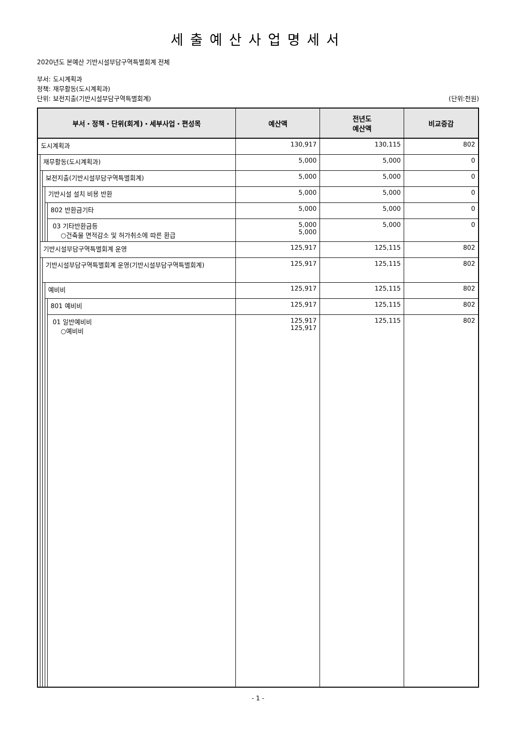세출예산사업명세서
2020년도 본예산 기반시설부담구역특별회계 전체
부서: 도시계획과
정책: 재무활동(도시계획과)
단위: 보전지출(기반시설부담구역특별회계)
(단위:천원)
| 부서・정책・단위(회계)・세부사업・편성목 | | | | | 예산액 | 전년도 예산액 | 비교증감 |
| --- | --- | --- | --- | --- | --- | --- | --- |
| 도시계획과 | | | | | 130,917 | 130,115 | 802 |
| | 재무활동(도시계획과) | | | | 5,000 | 5,000 | 0 |
| | | 보전지출(기반시설부담구역특별회계) | | | 5,000 | 5,000 | 0 |
| | | | 기반시설 설치 비용 반환 | | 5,000 | 5,000 | 0 |
| | | | | 802 반환금기타 | 5,000 | 5,000 | 0 |
| | | | | 03 기타반환금등 ○건축물 면적감소 및 허가취소에 따른 환급 | 5,000 5,000 | 5,000 | 0 |
| | 기반시설부담구역특별회계 운영 | | | | 125,917 | 125,115 | 802 |
| | | 기반시설부담구역특별회계 운영(기반시설부담구역특별회계) | | | 125,917 | 125,115 | 802 |
| | | | 예비비 | | 125,917 | 125,115 | 802 |
| | | | | 801 예비비 | 125,917 | 125,115 | 802 |
| | | | | 01 일반예비비 ○예비비 | 125,917 125,917 | 125,115 | 802 |
- 1 -